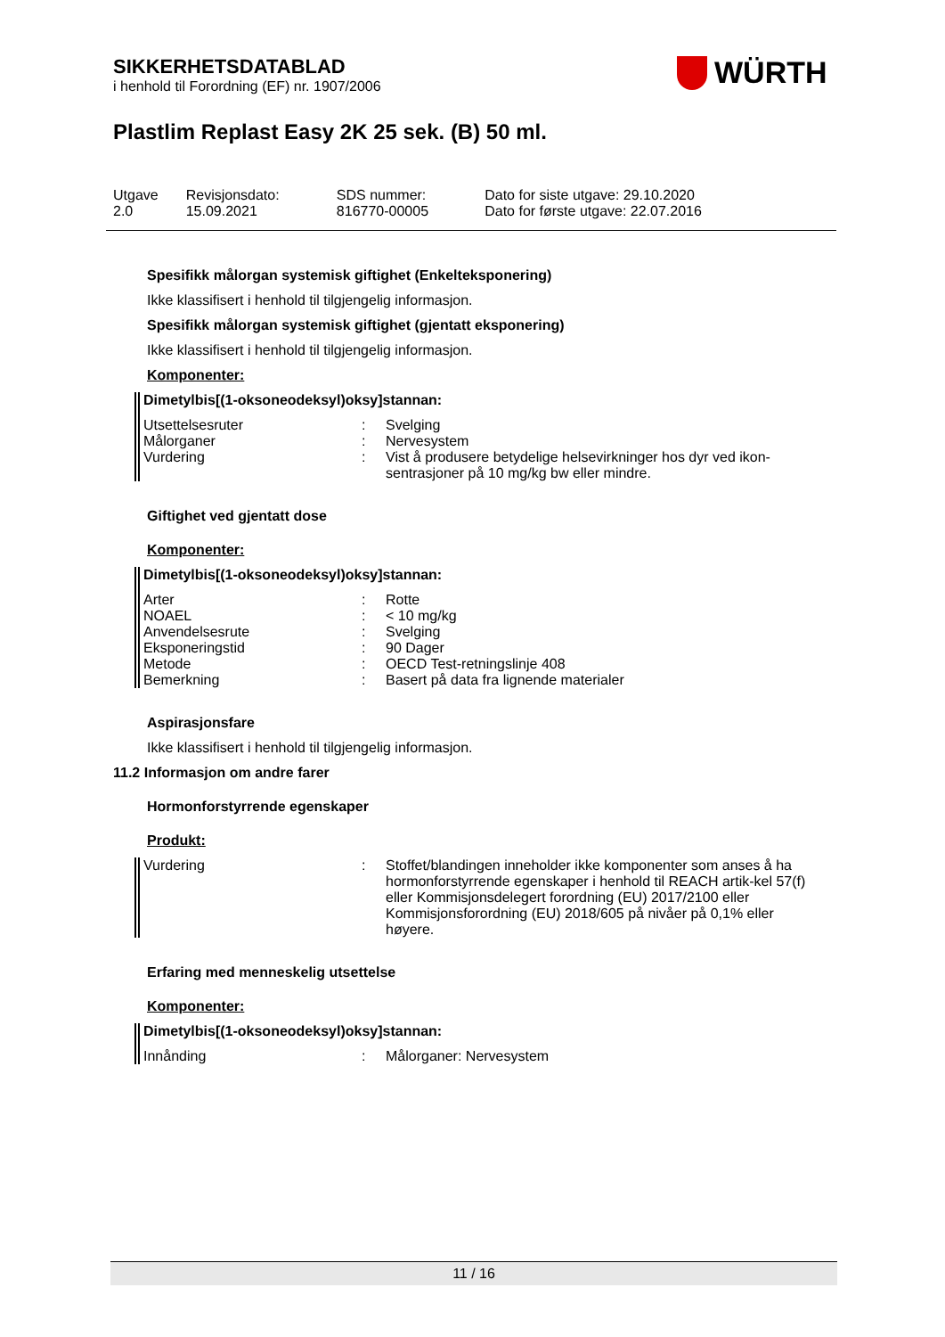SIKKERHETSDATABLAD
i henhold til Forordning (EF) nr. 1907/2006
WÜRTH
Plastlim Replast Easy 2K 25 sek. (B) 50 ml.
| Utgave 2.0 | Revisjonsdato: 15.09.2021 | SDS nummer: 816770-00005 | Dato for siste utgave: 29.10.2020 Dato for første utgave: 22.07.2016 |
Spesifikk målorgan systemisk giftighet (Enkelteksponering)
Ikke klassifisert i henhold til tilgjengelig informasjon.
Spesifikk målorgan systemisk giftighet (gjentatt eksponering)
Ikke klassifisert i henhold til tilgjengelig informasjon.
Komponenter:
Dimetylbis[(1-oksoneodeksyl)oksy]stannan:
| Utsettelsesruter | : | Svelging |
| Målorganer | : | Nervesystem |
| Vurdering | : | Vist å produsere betydelige helsevirkninger hos dyr ved ikon-sentrasjoner på 10 mg/kg bw eller mindre. |
Giftighet ved gjentatt dose
Komponenter:
Dimetylbis[(1-oksoneodeksyl)oksy]stannan:
| Arter | : | Rotte |
| NOAEL | : | < 10 mg/kg |
| Anvendelsesrute | : | Svelging |
| Eksponeringstid | : | 90 Dager |
| Metode | : | OECD Test-retningslinje 408 |
| Bemerkning | : | Basert på data fra lignende materialer |
Aspirasjonsfare
Ikke klassifisert i henhold til tilgjengelig informasjon.
11.2 Informasjon om andre farer
Hormonforstyrrende egenskaper
Produkt:
| Vurdering | : | Stoffet/blandingen inneholder ikke komponenter som anses å ha hormonforstyrrende egenskaper i henhold til REACH artik-kel 57(f) eller Kommisjonsdelegert forordning (EU) 2017/2100 eller Kommisjonsforordning (EU) 2018/605 på nivåer på 0,1% eller høyere. |
Erfaring med menneskelig utsettelse
Komponenter:
Dimetylbis[(1-oksoneodeksyl)oksy]stannan:
| Innånding | : | Målorganer: Nervesystem |
11 / 16